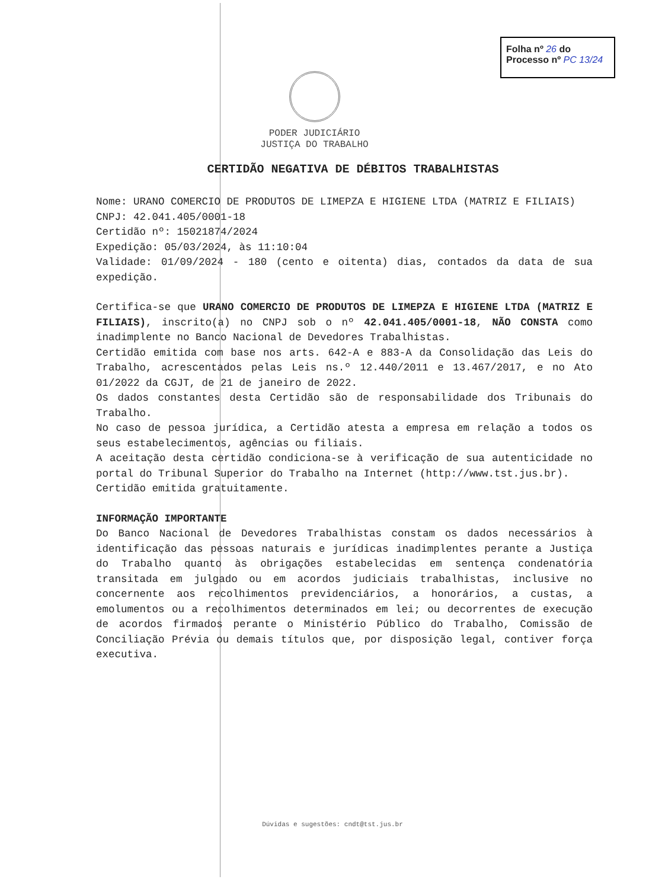Folha nº 26 do
Processo nº PC 13/24
PODER JUDICIÁRIO
JUSTIÇA DO TRABALHO
CERTIDÃO NEGATIVA DE DÉBITOS TRABALHISTAS
Nome: URANO COMERCIO DE PRODUTOS DE LIMEPZA E HIGIENE LTDA (MATRIZ E FILIAIS)
CNPJ: 42.041.405/0001-18
Certidão nº: 15021874/2024
Expedição: 05/03/2024, às 11:10:04
Validade: 01/09/2024 - 180 (cento e oitenta) dias, contados da data de sua expedição.
Certifica-se que URANO COMERCIO DE PRODUTOS DE LIMEPZA E HIGIENE LTDA (MATRIZ E FILIAIS), inscrito(a) no CNPJ sob o nº 42.041.405/0001-18, NÃO CONSTA como inadimplente no Banco Nacional de Devedores Trabalhistas.
Certidão emitida com base nos arts. 642-A e 883-A da Consolidação das Leis do Trabalho, acrescentados pelas Leis ns.º 12.440/2011 e 13.467/2017, e no Ato 01/2022 da CGJT, de 21 de janeiro de 2022.
Os dados constantes desta Certidão são de responsabilidade dos Tribunais do Trabalho.
No caso de pessoa jurídica, a Certidão atesta a empresa em relação a todos os seus estabelecimentos, agências ou filiais.
A aceitação desta certidão condiciona-se à verificação de sua autenticidade no portal do Tribunal Superior do Trabalho na Internet (http://www.tst.jus.br).
Certidão emitida gratuitamente.
INFORMAÇÃO IMPORTANTE
Do Banco Nacional de Devedores Trabalhistas constam os dados necessários à identificação das pessoas naturais e jurídicas inadimplentes perante a Justiça do Trabalho quanto às obrigações estabelecidas em sentença condenatória transitada em julgado ou em acordos judiciais trabalhistas, inclusive no concernente aos recolhimentos previdenciários, a honorários, a custas, a emolumentos ou a recolhimentos determinados em lei; ou decorrentes de execução de acordos firmados perante o Ministério Público do Trabalho, Comissão de Conciliação Prévia ou demais títulos que, por disposição legal, contiver força executiva.
Dúvidas e sugestões: cndt@tst.jus.br